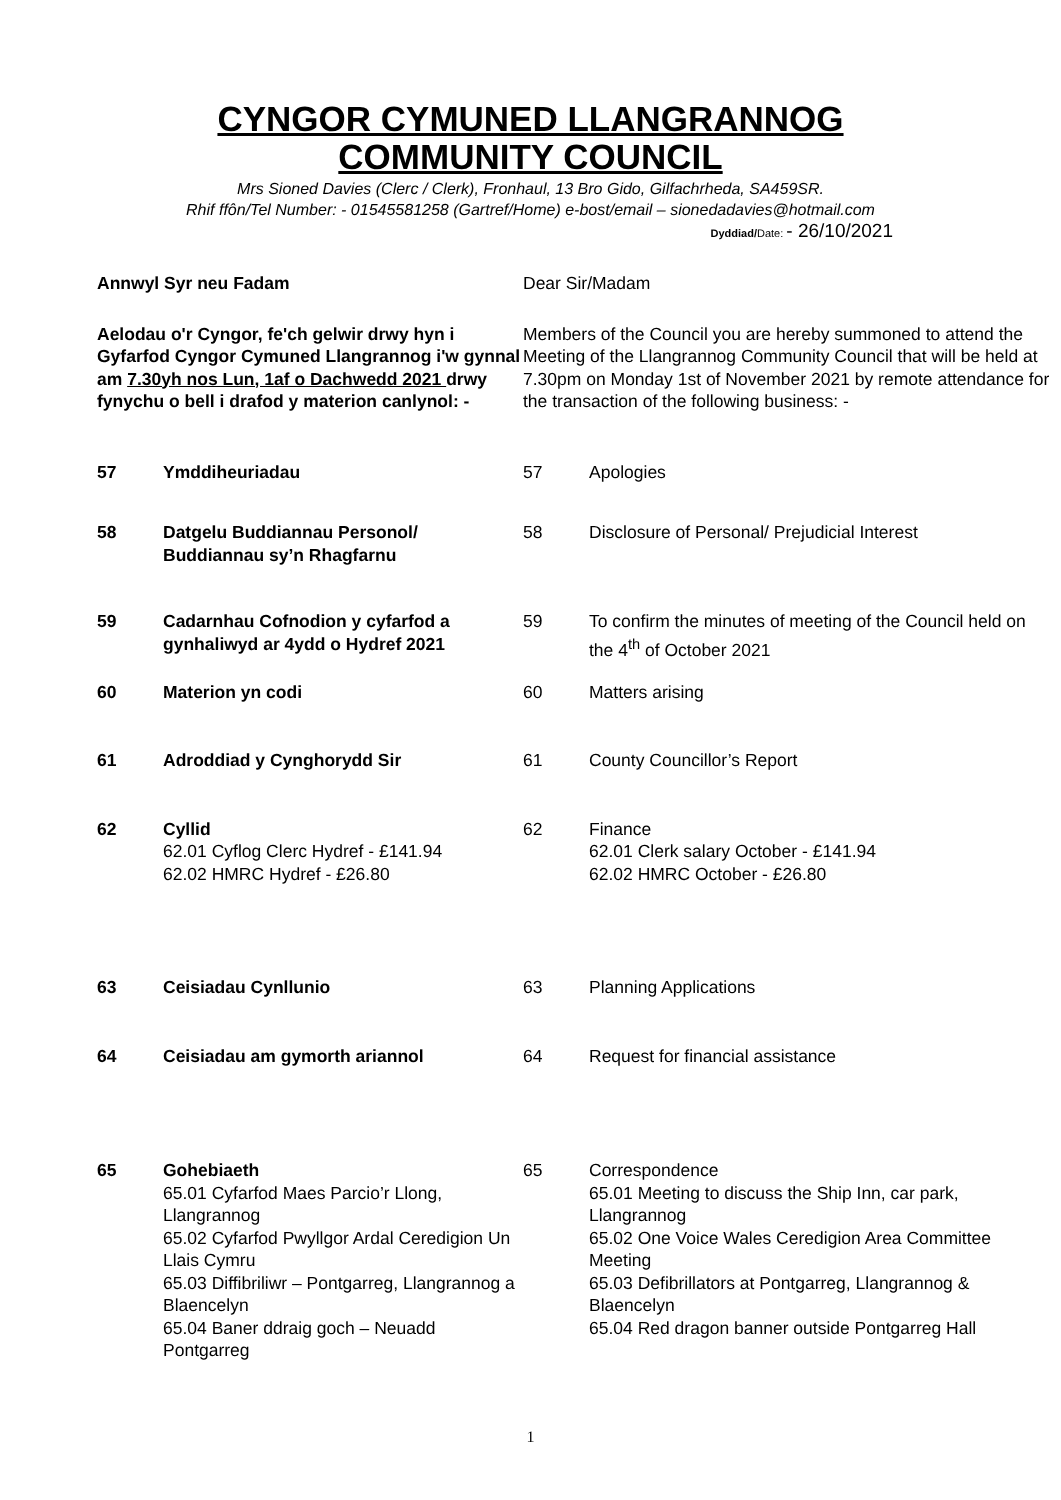CYNGOR CYMUNED LLANGRANNOG
COMMUNITY COUNCIL
Mrs Sioned Davies (Clerc / Clerk), Fronhaul, 13 Bro Gido, Gilfachrheda, SA459SR.
Rhif ffôn/Tel Number: - 01545581258 (Gartref/Home) e-bost/email – sionedadavies@hotmail.com
Dyddiad/Date: - 26/10/2021
Annwyl Syr neu Fadam Dear Sir/Madam
Aelodau o'r Cyngor, fe'ch gelwir drwy hyn i Gyfarfod Cyngor Cymuned Llangrannog i'w gynnal am 7.30yh nos Lun, 1af o Dachwedd 2021 drwy fynychu o bell i drafod y materion canlynol: -
Members of the Council you are hereby summoned to attend the Meeting of the Llangrannog Community Council that will be held at 7.30pm on Monday 1st of November 2021 by remote attendance for the transaction of the following business: -
57 Ymddiheuriadau 57 Apologies
58 Datgelu Buddiannau Personol/ Buddiannau sy’n Rhagfarnu
58 Disclosure of Personal/ Prejudicial Interest
59 Cadarnhau Cofnodion y cyfarfod a gynhaliwyd ar 4ydd o Hydref 2021
59 To confirm the minutes of meeting of the Council held on the 4<sup>th</sup> of October 2021
60 Materion yn codi 60 Matters arising
61 Adroddiad y Cynghorydd Sir 61 County Councillor’s Report
62 Cyllid
62.01 Cyflog Clerc Hydref - £141.94
62.02 HMRC Hydref - £26.80
62 Finance
62.01 Clerk salary October - £141.94
62.02 HMRC October - £26.80
63 Ceisiadau Cynllunio 63 Planning Applications
64 Ceisiadau am gymorth ariannol 64 Request for financial assistance
65 Gohebiaeth
65.01 Cyfarfod Maes Parcio’r Llong, Llangrannog
65.02 Cyfarfod Pwyllgor Ardal Ceredigion Un Llais Cymru
65.03 Diffibriliwr – Pontgarreg, Llangrannog a Blaencelyn
65.04 Baner ddraig goch – Neuadd Pontgarreg
65 Correspondence
65.01 Meeting to discuss the Ship Inn, car park, Llangrannog
65.02 One Voice Wales Ceredigion Area Committee Meeting
65.03 Defibrillators at Pontgarreg, Llangrannog & Blaencelyn
65.04 Red dragon banner outside Pontgarreg Hall
1